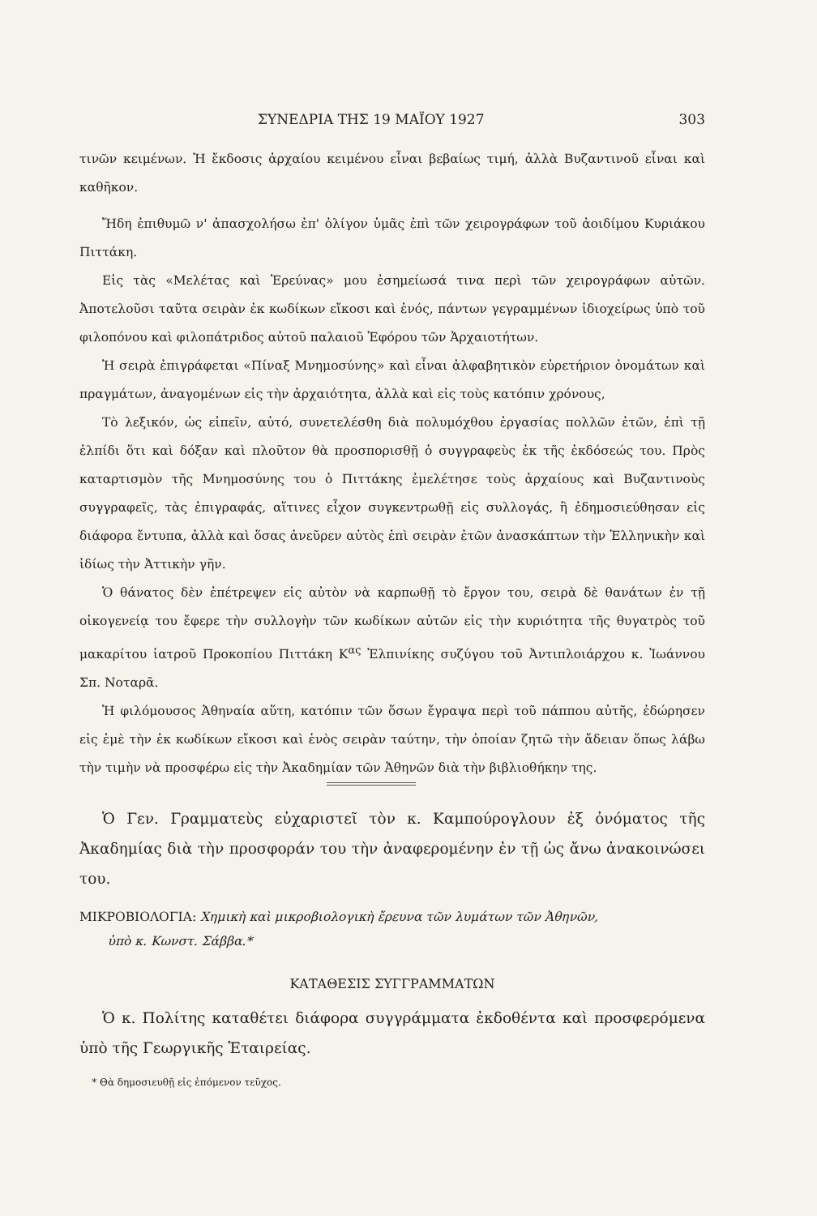ΣΥΝΕΔΡΙΑ ΤΗΣ 19 ΜΑΪΟΥ 1927 303
τινῶν κειμένων. Ἡ ἔκδοσις ἀρχαίου κειμένου εἶναι βεβαίως τιμή, ἀλλὰ Βυζαντινοῦ εἶναι καὶ καθῆκον.
Ἤδη ἐπιθυμῶ ν' ἀπασχολήσω ἐπ' ὀλίγον ὑμᾶς ἐπὶ τῶν χειρογράφων τοῦ ἀοιδίμου Κυριάκου Πιττάκη.
Εἰς τὰς «Μελέτας καὶ Ἐρεύνας» μου ἐσημείωσά τινα περὶ τῶν χειρογράφων αὐτῶν. Ἀποτελοῦσι ταῦτα σειρὰν ἐκ κωδίκων εἴκοσι καὶ ἑνός, πάντων γεγραμμένων ἰδιοχείρως ὑπὸ τοῦ φιλοπόνου καὶ φιλοπάτριδος αὐτοῦ παλαιοῦ Ἐφόρου τῶν Ἀρχαιοτήτων.
Ἡ σειρὰ ἐπιγράφεται «Πίναξ Μνημοσύνης» καὶ εἶναι ἀλφαβητικὸν εὑρετήριον ὀνομάτων καὶ πραγμάτων, ἀναγομένων εἰς τὴν ἀρχαιότητα, ἀλλὰ καὶ εἰς τοὺς κατόπιν χρόνους,
Τὸ λεξικόν, ὡς εἰπεῖν, αὐτό, συνετελέσθη διὰ πολυμόχθου ἐργασίας πολλῶν ἐτῶν, ἐπὶ τῇ ἐλπίδι ὅτι καὶ δόξαν καὶ πλοῦτον θὰ προσπορισθῇ ὁ συγγραφεὺς ἐκ τῆς ἐκδόσεώς του. Πρὸς καταρτισμὸν τῆς Μνημοσύνης του ὁ Πιττάκης ἐμελέτησε τοὺς ἀρχαίους καὶ Βυζαντινοὺς συγγραφεῖς, τὰς ἐπιγραφάς, αἵτινες εἶχον συγκεντρωθῇ εἰς συλλογάς, ἢ ἐδημοσιεύθησαν εἰς διάφορα ἔντυπα, ἀλλὰ καὶ ὅσας ἀνεῦρεν αὐτὸς ἐπὶ σειρὰν ἐτῶν ἀνασκάπτων τὴν Ἑλληνικὴν καὶ ἰδίως τὴν Ἀττικὴν γῆν.
Ὁ θάνατος δὲν ἐπέτρεψεν εἰς αὐτὸν νὰ καρπωθῇ τὸ ἔργον του, σειρὰ δὲ θανάτων ἐν τῇ οἰκογενείᾳ του ἔφερε τὴν συλλογὴν τῶν κωδίκων αὐτῶν εἰς τὴν κυριότητα τῆς θυγατρὸς τοῦ μακαρίτου ἰατροῦ Προκοπίου Πιττάκη Κ<sup>ας</sup> Ἐλπινίκης συζύγου τοῦ Ἀντιπλοιάρχου κ. Ἰωάννου Σπ. Νοταρᾶ.
Ἡ φιλόμουσος Ἀθηναία αὕτη, κατόπιν τῶν ὅσων ἔγραψα περὶ τοῦ πάππου αὐτῆς, ἐδώρησεν εἰς ἐμὲ τὴν ἐκ κωδίκων εἴκοσι καὶ ἑνὸς σειρὰν ταύτην, τὴν ὁποίαν ζητῶ τὴν ἄδειαν ὅπως λάβω τὴν τιμὴν νὰ προσφέρω εἰς τὴν Ἀκαδημίαν τῶν Ἀθηνῶν διὰ τὴν βιβλιοθήκην της.
Ὁ Γεν. Γραμματεὺς εὐχαριστεῖ τὸν κ. Καμπούρογλουν ἐξ ὀνόματος τῆς Ἀκαδημίας διὰ τὴν προσφοράν του τὴν ἀναφερομένην ἐν τῇ ὡς ἄνω ἀνακοινώσει του.
ΜΙΚΡΟΒΙΟΛΟΓΙΑ: Χημικὴ καὶ μικροβιολογικὴ ἔρευνα τῶν λυμάτων τῶν Ἀθηνῶν,
ὑπὸ κ. Κωνστ. Σάββα.*
ΚΑΤΑΘΕΣΙΣ ΣΥΓΓΡΑΜΜΑΤΩΝ
Ὁ κ. Πολίτης καταθέτει διάφορα συγγράμματα ἐκδοθέντα καὶ προσφερόμενα ὑπὸ τῆς Γεωργικῆς Ἑταιρείας.
* Θὰ δημοσιευθῇ εἰς ἑπόμενον τεῦχος.